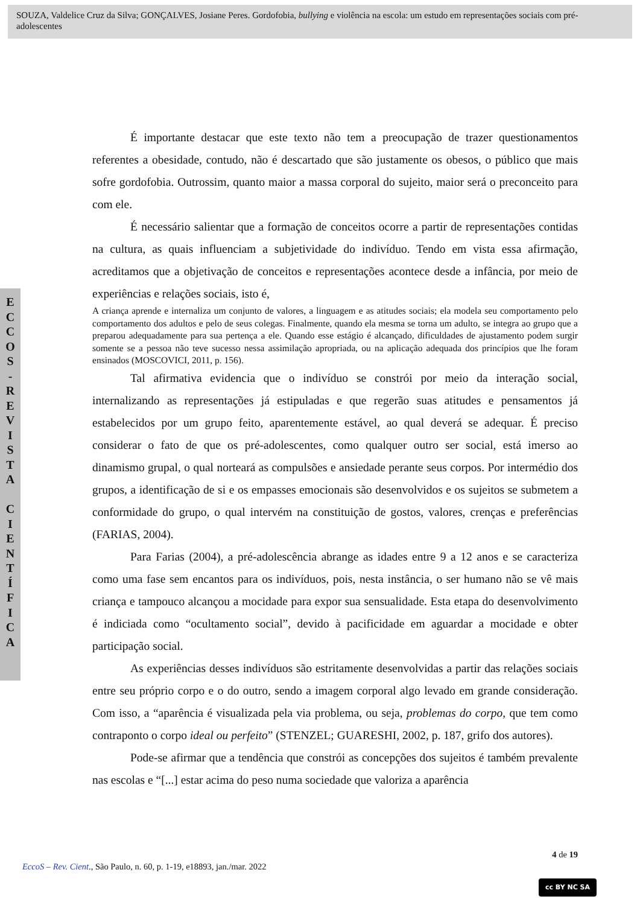SOUZA, Valdelice Cruz da Silva; GONÇALVES, Josiane Peres. Gordofobia, bullying e violência na escola: um estudo em representações sociais com pré-adolescentes
E
C
C
O
S
-
R
E
V
I
S
T
A
C
I
E
N
T
Í
F
I
C
A
É importante destacar que este texto não tem a preocupação de trazer questionamentos referentes a obesidade, contudo, não é descartado que são justamente os obesos, o público que mais sofre gordofobia. Outrossim, quanto maior a massa corporal do sujeito, maior será o preconceito para com ele.
É necessário salientar que a formação de conceitos ocorre a partir de representações contidas na cultura, as quais influenciam a subjetividade do indivíduo. Tendo em vista essa afirmação, acreditamos que a objetivação de conceitos e representações acontece desde a infância, por meio de experiências e relações sociais, isto é,
A criança aprende e internaliza um conjunto de valores, a linguagem e as atitudes sociais; ela modela seu comportamento pelo comportamento dos adultos e pelo de seus colegas. Finalmente, quando ela mesma se torna um adulto, se integra ao grupo que a preparou adequadamente para sua pertença a ele. Quando esse estágio é alcançado, dificuldades de ajustamento podem surgir somente se a pessoa não teve sucesso nessa assimilação apropriada, ou na aplicação adequada dos princípios que lhe foram ensinados (MOSCOVICI, 2011, p. 156).
Tal afirmativa evidencia que o indivíduo se constrói por meio da interação social, internalizando as representações já estipuladas e que regerão suas atitudes e pensamentos já estabelecidos por um grupo feito, aparentemente estável, ao qual deverá se adequar. É preciso considerar o fato de que os pré-adolescentes, como qualquer outro ser social, está imerso ao dinamismo grupal, o qual norteará as compulsões e ansiedade perante seus corpos. Por intermédio dos grupos, a identificação de si e os empasses emocionais são desenvolvidos e os sujeitos se submetem a conformidade do grupo, o qual intervém na constituição de gostos, valores, crenças e preferências (FARIAS, 2004).
Para Farias (2004), a pré-adolescência abrange as idades entre 9 a 12 anos e se caracteriza como uma fase sem encantos para os indivíduos, pois, nesta instância, o ser humano não se vê mais criança e tampouco alcançou a mocidade para expor sua sensualidade. Esta etapa do desenvolvimento é indiciada como “ocultamento social”, devido à pacificidade em aguardar a mocidade e obter participação social.
As experiências desses indivíduos são estritamente desenvolvidas a partir das relações sociais entre seu próprio corpo e o do outro, sendo a imagem corporal algo levado em grande consideração. Com isso, a “aparência é visualizada pela via problema, ou seja, problemas do corpo, que tem como contraponto o corpo ideal ou perfeito” (STENZEL; GUARESHI, 2002, p. 187, grifo dos autores).
Pode-se afirmar que a tendência que constrói as concepções dos sujeitos é também prevalente nas escolas e “[...] estar acima do peso numa sociedade que valoriza a aparência
4 de 19
EccoS – Rev. Cient., São Paulo, n. 60, p. 1-19, e18893, jan./mar. 2022
cc BY NC SA